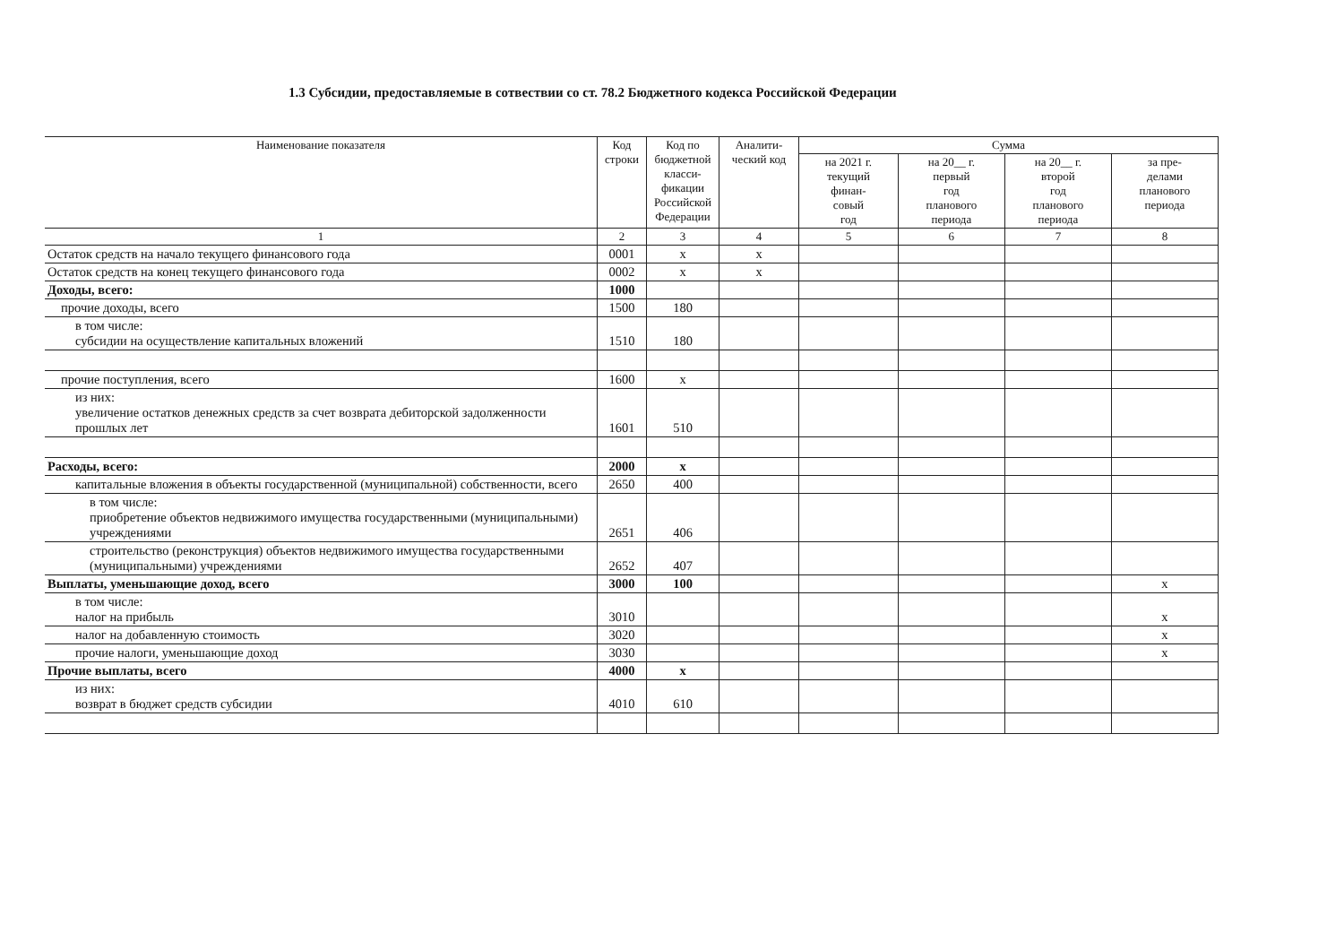1.3 Субсидии, предоставляемые в сотвествии со ст. 78.2 Бюджетного кодекса Российской Федерации
| Наименование показателя | Код строки | Код по бюджетной класси-фикации Российской Федерации | Аналити-ческий код | Сумма | | | |
| --- | --- | --- | --- | --- | --- | --- | --- |
| | | | | на 2021 г. текущий финан- совый год | на 20__ г. первый год планового периода | на 20__ г. второй год планового периода | за пре- делами планового периода |
| 1 | 2 | 3 | 4 | 5 | 6 | 7 | 8 |
| Остаток средств на начало текущего финансового года | 0001 | x | x | | | | |
| Остаток средств на конец текущего финансового года | 0002 | x | x | | | | |
| Доходы, всего: | 1000 | | | | | | |
| прочие доходы, всего | 1500 | 180 | | | | | |
| в том числе: субсидии на осуществление капитальных вложений | 1510 | 180 | | | | | |
| прочие поступления, всего | 1600 | x | | | | | |
| из них: увеличение остатков денежных средств за счет возврата дебиторской задолженности прошлых лет | 1601 | 510 | | | | | |
| Расходы, всего: | 2000 | x | | | | | |
| капитальные вложения в объекты государственной (муниципальной) собственности, всего | 2650 | 400 | | | | | |
| в том числе: приобретение объектов недвижимого имущества государственными (муниципальными) учреждениями | 2651 | 406 | | | | | |
| строительство (реконструкция) объектов недвижимого имущества государственными (муниципальными) учреждениями | 2652 | 407 | | | | | |
| Выплаты, уменьшающие доход, всего | 3000 | 100 | | | | | x |
| в том числе: налог на прибыль | 3010 | | | | | | x |
| налог на добавленную стоимость | 3020 | | | | | | x |
| прочие налоги, уменьшающие доход | 3030 | | | | | | x |
| Прочие выплаты, всего | 4000 | x | | | | | |
| из них: возврат в бюджет средств субсидии | 4010 | 610 | | | | | |